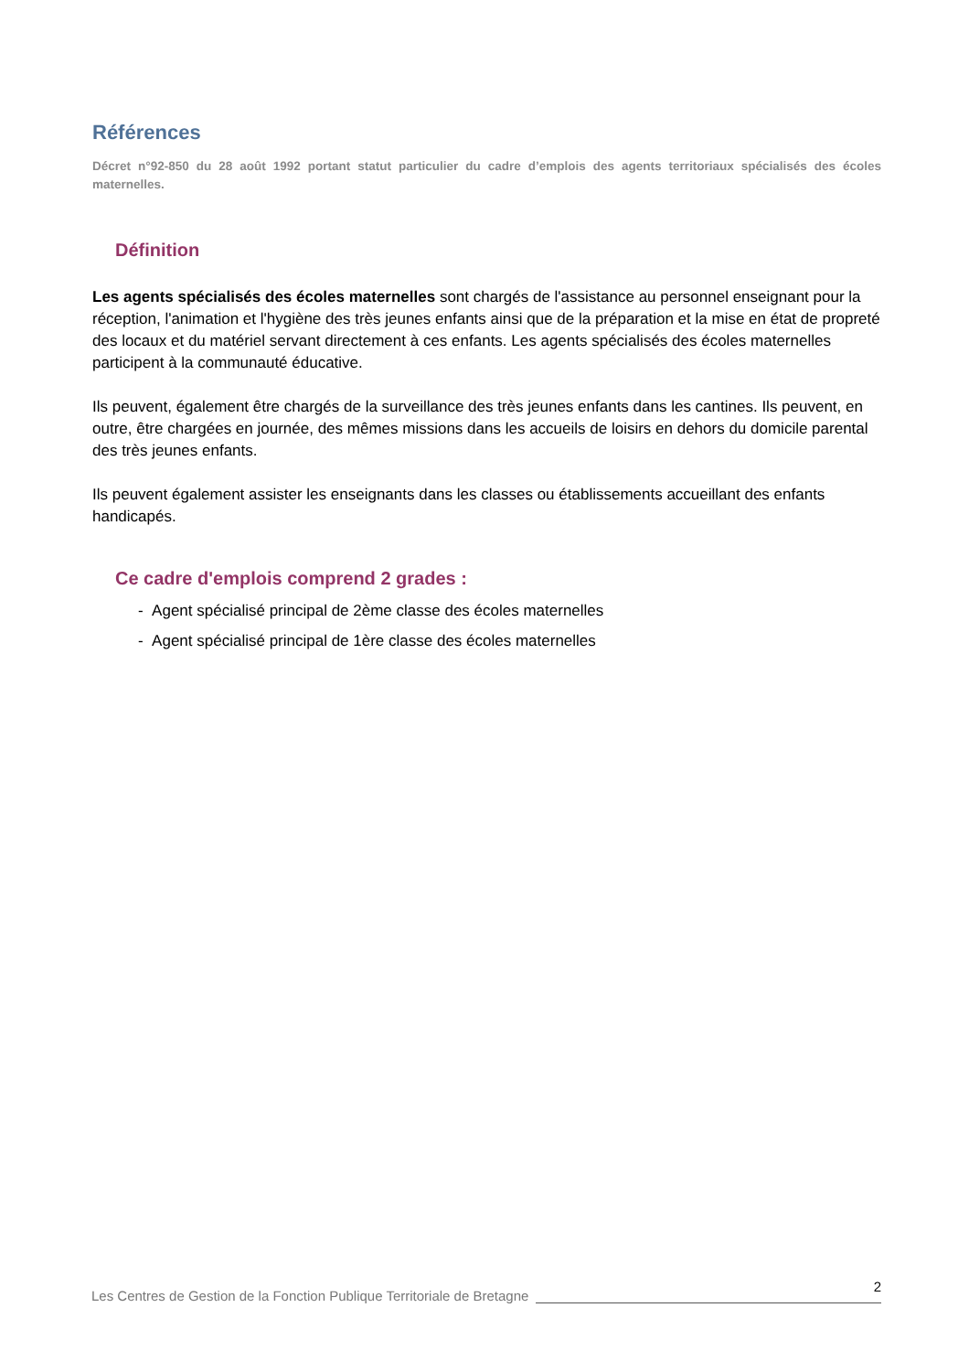Références
Décret n°92-850 du 28 août 1992 portant statut particulier du cadre d’emplois des agents territoriaux spécialisés des écoles maternelles.
Définition
Les agents spécialisés des écoles maternelles sont chargés de l'assistance au personnel enseignant pour la réception, l'animation et l'hygiène des très jeunes enfants ainsi que de la préparation et la mise en état de propreté des locaux et du matériel servant directement à ces enfants. Les agents spécialisés des écoles maternelles participent à la communauté éducative.
Ils peuvent, également être chargés de la surveillance des très jeunes enfants dans les cantines. Ils peuvent, en outre, être chargées en journée, des mêmes missions dans les accueils de loisirs en dehors du domicile parental des très jeunes enfants.
Ils peuvent également assister les enseignants dans les classes ou établissements accueillant des enfants handicapés.
Ce cadre d'emplois comprend 2 grades :
- Agent spécialisé principal de 2ème classe des écoles maternelles
- Agent spécialisé principal de 1ère classe des écoles maternelles
Les Centres de Gestion de la Fonction Publique Territoriale de Bretagne
2